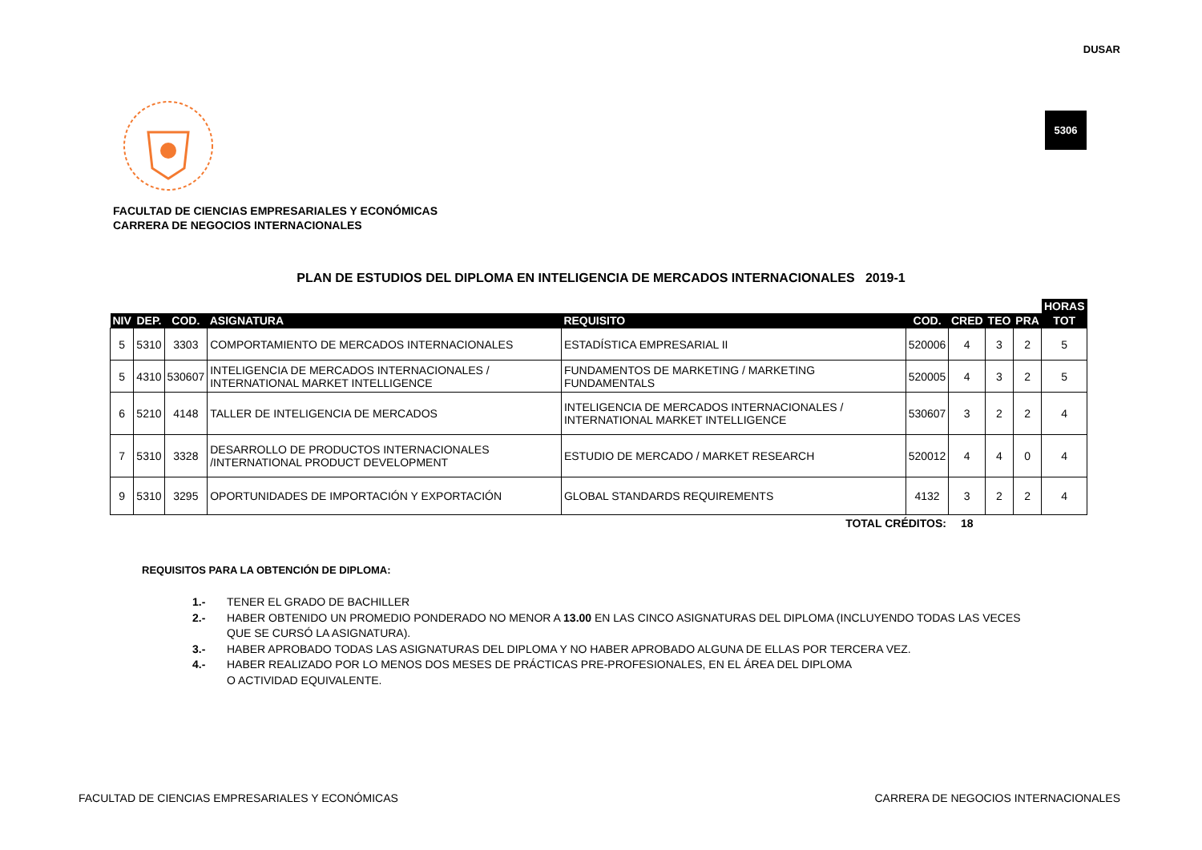DUSAR
5306
FACULTAD DE CIENCIAS EMPRESARIALES Y ECONÓMICAS
CARRERA DE NEGOCIOS INTERNACIONALES
PLAN DE ESTUDIOS DEL DIPLOMA EN INTELIGENCIA DE MERCADOS INTERNACIONALES 2019-1
| | | | | | | | | | HORAS |
| --- | --- | --- | --- | --- | --- | --- | --- | --- | --- |
| NIV | DEP. | COD. | ASIGNATURA | REQUISITO | COD. | CRED | TEO | PRA | TOT |
| 5 | 5310 | 3303 | COMPORTAMIENTO DE MERCADOS INTERNACIONALES | ESTADÍSTICA EMPRESARIAL II | 520006 | 4 | 3 | 2 | 5 |
| 5 | 4310 | 530607 | INTELIGENCIA DE MERCADOS INTERNACIONALES / INTERNATIONAL MARKET INTELLIGENCE | FUNDAMENTOS DE MARKETING / MARKETING FUNDAMENTALS | 520005 | 4 | 3 | 2 | 5 |
| 6 | 5210 | 4148 | TALLER DE INTELIGENCIA DE MERCADOS | INTELIGENCIA DE MERCADOS INTERNACIONALES / INTERNATIONAL MARKET INTELLIGENCE | 530607 | 3 | 2 | 2 | 4 |
| 7 | 5310 | 3328 | DESARROLLO DE PRODUCTOS INTERNACIONALES /INTERNATIONAL PRODUCT DEVELOPMENT | ESTUDIO DE MERCADO / MARKET RESEARCH | 520012 | 4 | 4 | 0 | 4 |
| 9 | 5310 | 3295 | OPORTUNIDADES DE IMPORTACIÓN Y EXPORTACIÓN | GLOBAL STANDARDS REQUIREMENTS | 4132 | 3 | 2 | 2 | 4 |
| TOTAL CRÉDITOS: | | | | | | 18 | | | |
REQUISITOS PARA LA OBTENCIÓN DE DIPLOMA:
1.- TENER EL GRADO DE BACHILLER
2.- HABER OBTENIDO UN PROMEDIO PONDERADO NO MENOR A 13.00 EN LAS CINCO ASIGNATURAS DEL DIPLOMA (INCLUYENDO TODAS LAS VECES QUE SE CURSÓ LA ASIGNATURA).
3.- HABER APROBADO TODAS LAS ASIGNATURAS DEL DIPLOMA Y NO HABER APROBADO ALGUNA DE ELLAS POR TERCERA VEZ.
4.- HABER REALIZADO POR LO MENOS DOS MESES DE PRÁCTICAS PRE-PROFESIONALES, EN EL ÁREA DEL DIPLOMA
O ACTIVIDAD EQUIVALENTE.
FACULTAD DE CIENCIAS EMPRESARIALES Y ECONÓMICAS
CARRERA DE NEGOCIOS INTERNACIONALES